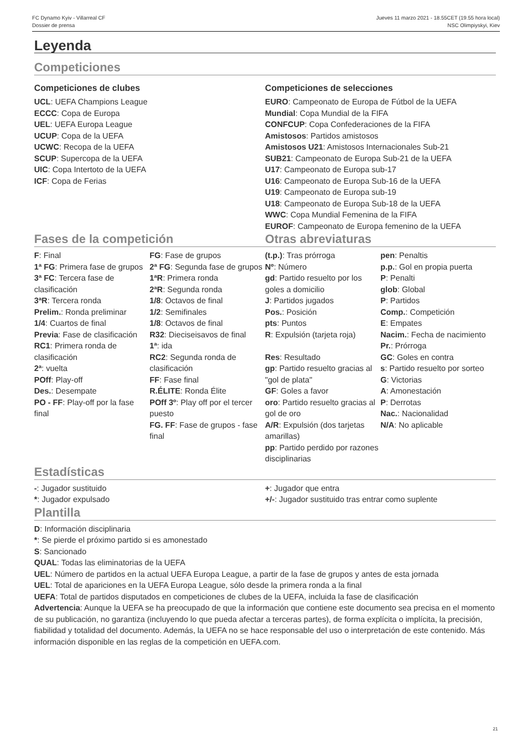FC Dynamo Kyiv - Villarreal CF Jueves 11 marzo 2021 - 18.55CET (19.55 hora local)
Dossier de prensa NSC Olimpiyskyi, Kiev
Leyenda
Competiciones
Competiciones de clubes
UCL: UEFA Champions League
ECCC: Copa de Europa
UEL: UEFA Europa League
UCUP: Copa de la UEFA
UCWC: Recopa de la UEFA
SCUP: Supercopa de la UEFA
UIC: Copa Intertoto de la UEFA
ICF: Copa de Ferias
Competiciones de selecciones
EURO: Campeonato de Europa de Fútbol de la UEFA
Mundial: Copa Mundial de la FIFA
CONFCUP: Copa Confederaciones de la FIFA
Amistosos: Partidos amistosos
Amistosos U21: Amistosos Internacionales Sub-21
SUB21: Campeonato de Europa Sub-21 de la UEFA
U17: Campeonato de Europa sub-17
U16: Campeonato de Europa Sub-16 de la UEFA
U19: Campeonato de Europa sub-19
U18: Campeonato de Europa Sub-18 de la UEFA
WWC: Copa Mundial Femenina de la FIFA
EUROF: Campeonato de Europa femenino de la UEFA
Fases de la competición Otras abreviaturas
F: Final
1ª FG: Primera fase de grupos
3ª FC: Tercera fase de clasificación
3ªR: Tercera ronda
Prelim.: Ronda preliminar
1/4: Cuartos de final
Previa: Fase de clasificación
RC1: Primera ronda de clasificación
2ª: vuelta
POff: Play-off
Des.: Desempate
PO - FF: Play-off por la fase final
FG: Fase de grupos
2ª FG: Segunda fase de grupos
1ªR: Primera ronda
2ªR: Segunda ronda
1/8: Octavos de final
1/2: Semifinales
1/8: Octavos de final
R32: Dieciseisavos de final
1ª: ida
RC2: Segunda ronda de clasificación
FF: Fase final
R.ÉLITE: Ronda Élite
POff 3º: Play off por el tercer puesto
FG. FF: Fase de grupos - fase final
(t.p.): Tras prórroga
Nº: Número
gd: Partido resuelto por los goles a domicilio
J: Partidos jugados
Pos.: Posición
pts: Puntos
R: Expulsión (tarjeta roja)
Res: Resultado
gp: Partido resuelto gracias al "gol de plata"
GF: Goles a favor
oro: Partido resuelto gracias al gol de oro
A/R: Expulsión (dos tarjetas amarillas)
pp: Partido perdido por razones disciplinarias
pen: Penaltis
p.p.: Gol en propia puerta
P: Penalti
glob: Global
P: Partidos
Comp.: Competición
E: Empates
Nacim.: Fecha de nacimiento
Pr.: Prórroga
GC: Goles en contra
s: Partido resuelto por sorteo
G: Victorias
A: Amonestación
P: Derrotas
Nac.: Nacionalidad
N/A: No aplicable
Estadísticas
-: Jugador sustituido
*: Jugador expulsado
+: Jugador que entra
+/-: Jugador sustituido tras entrar como suplente
Plantilla
D: Información disciplinaria
*: Se pierde el próximo partido si es amonestado
S: Sancionado
QUAL: Todas las eliminatorias de la UEFA
UEL: Número de partidos en la actual UEFA Europa League, a partir de la fase de grupos y antes de esta jornada
UEL: Total de apariciones en la UEFA Europa League, sólo desde la primera ronda a la final
UEFA: Total de partidos disputados en competiciones de clubes de la UEFA, incluida la fase de clasificación
Advertencia: Aunque la UEFA se ha preocupado de que la información que contiene este documento sea precisa en el momento de su publicación, no garantiza (incluyendo lo que pueda afectar a terceras partes), de forma explícita o implícita, la precisión, fiabilidad y totalidad del documento. Además, la UEFA no se hace responsable del uso o interpretación de este contenido. Más información disponible en las reglas de la competición en UEFA.com.
21